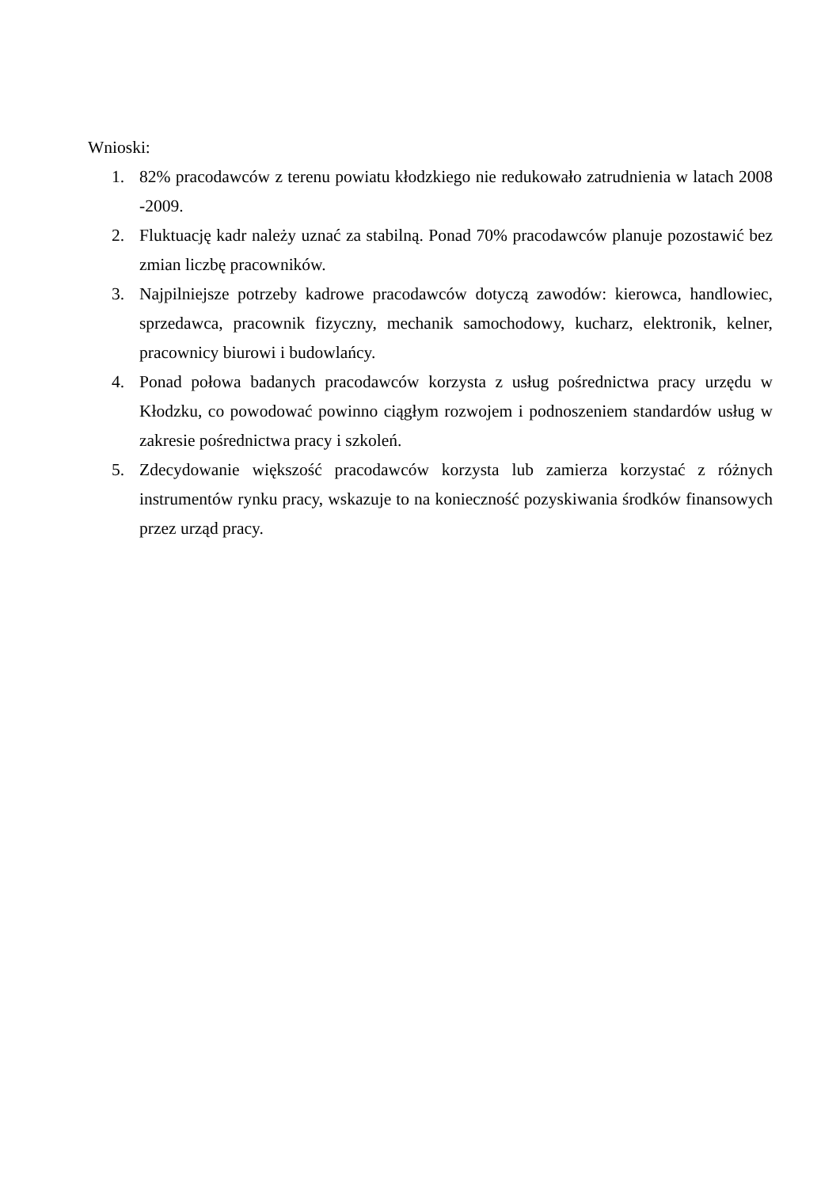Wnioski:
1. 82% pracodawców z terenu powiatu kłodzkiego nie redukowało zatrudnienia w latach 2008 -2009.
2. Fluktuację kadr należy uznać za stabilną. Ponad 70% pracodawców planuje pozostawić bez zmian liczbę pracowników.
3. Najpilniejsze potrzeby kadrowe pracodawców dotyczą zawodów: kierowca, handlowiec, sprzedawca, pracownik fizyczny, mechanik samochodowy, kucharz, elektronik, kelner, pracownicy biurowi i budowlańcy.
4. Ponad połowa badanych pracodawców korzysta z usług pośrednictwa pracy urzędu w Kłodzku, co powodować powinno ciągłym rozwojem i podnoszeniem standardów usług w zakresie pośrednictwa pracy i szkoleń.
5. Zdecydowanie większość pracodawców korzysta lub zamierza korzystać z różnych instrumentów rynku pracy, wskazuje to na konieczność pozyskiwania środków finansowych przez urząd pracy.